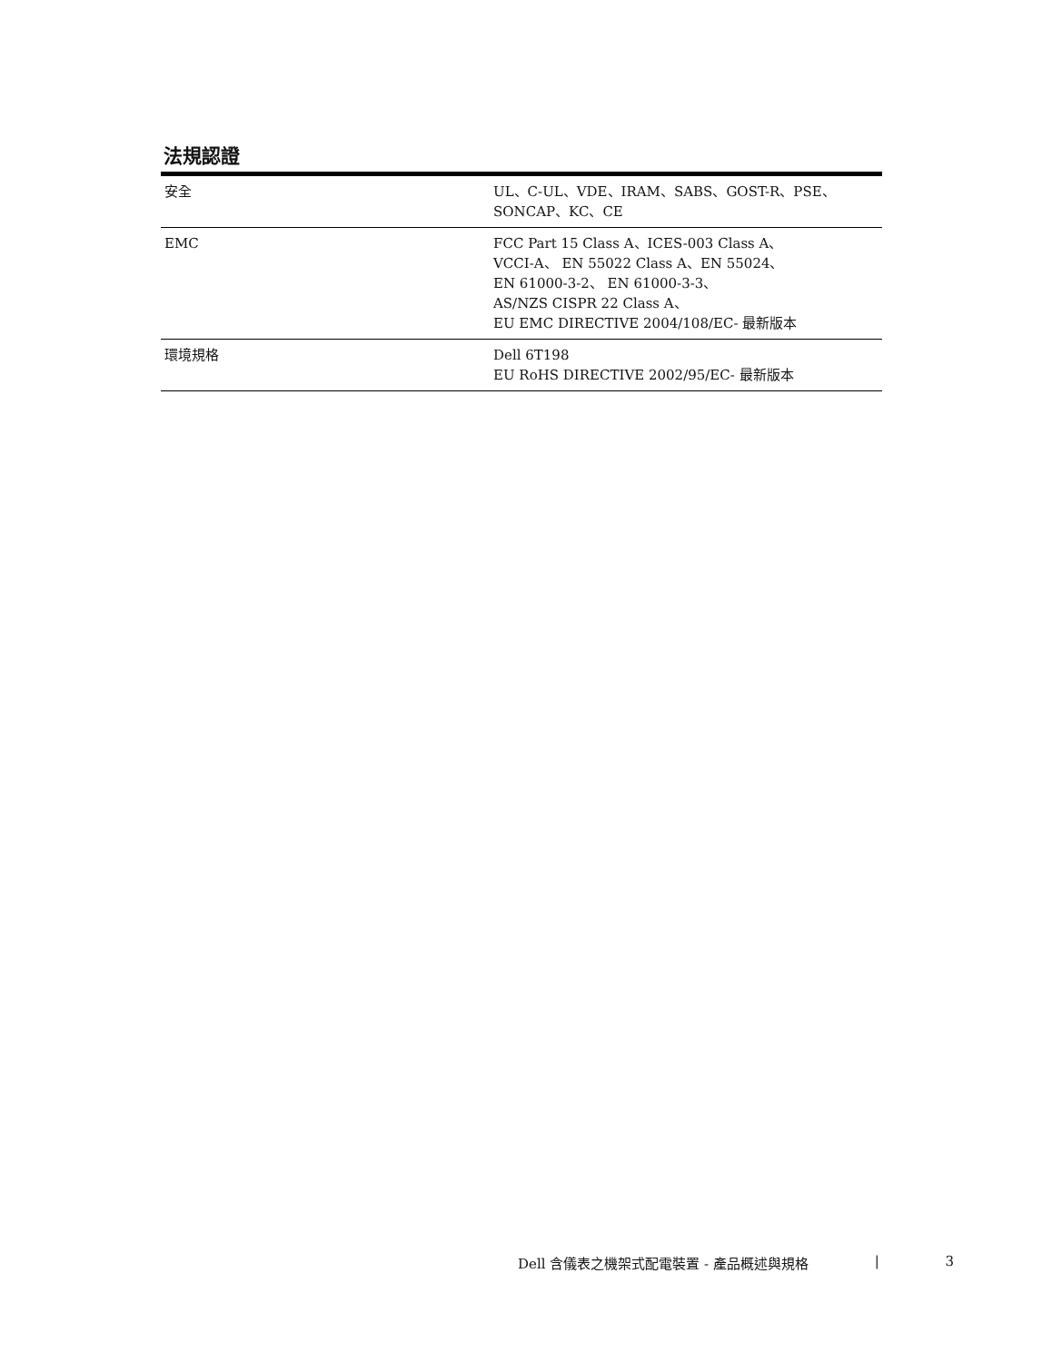法規認證
| 安全 | UL、C-UL、VDE、IRAM、SABS、GOST-R、PSE、 SONCAP、KC、CE |
| EMC | FCC Part 15 Class A、ICES-003 Class A、 VCCI-A、 EN 55022 Class A、EN 55024、 EN 61000-3-2、 EN 61000-3-3、 AS/NZS CISPR 22 Class A、 EU EMC DIRECTIVE 2004/108/EC- 最新版本 |
| 環境規格 | Dell 6T198 EU RoHS DIRECTIVE 2002/95/EC- 最新版本 |
Dell 含儀表之機架式配電裝置 - 產品概述與規格 | 3